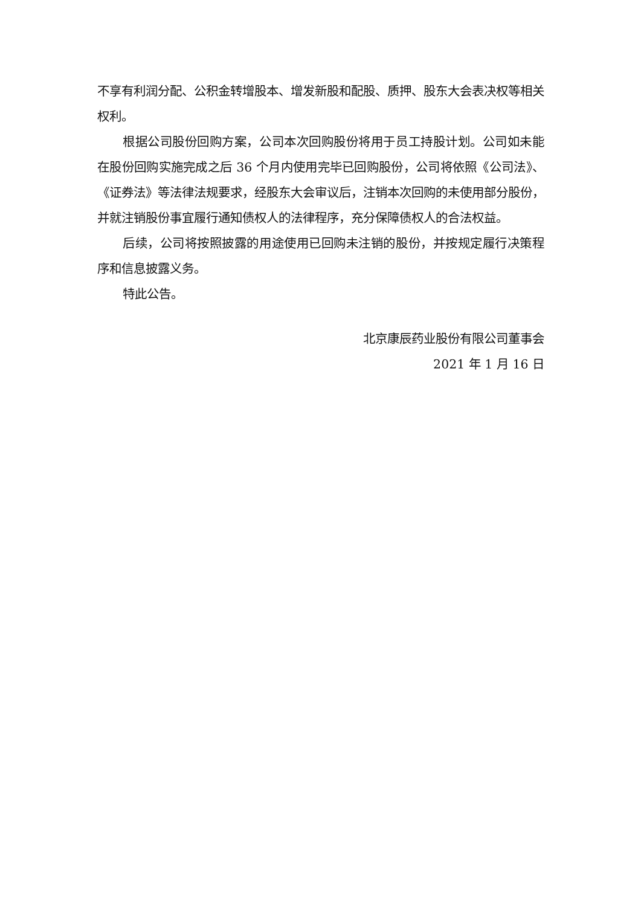不享有利润分配、公积金转增股本、增发新股和配股、质押、股东大会表决权等相关权利。
根据公司股份回购方案，公司本次回购股份将用于员工持股计划。公司如未能在股份回购实施完成之后 36 个月内使用完毕已回购股份，公司将依照《公司法》、《证券法》等法律法规要求，经股东大会审议后，注销本次回购的未使用部分股份，并就注销股份事宜履行通知债权人的法律程序，充分保障债权人的合法权益。
后续，公司将按照披露的用途使用已回购未注销的股份，并按规定履行决策程序和信息披露义务。
特此公告。
北京康辰药业股份有限公司董事会
2021 年 1 月 16 日